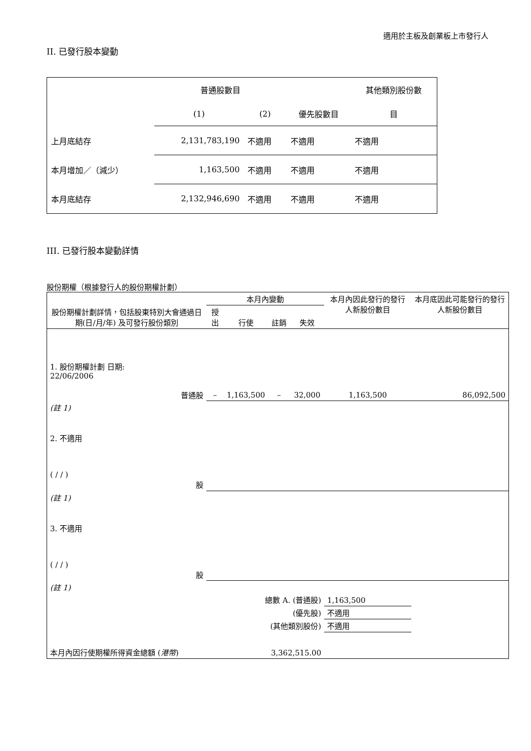適用於主板及創業板上市發行人
II. 已發行股本變動
| | 普通股數目 | | | 其他類別股份數 |
| | (1) | (2) | 優先股數目 | 目 |
| 上月底結存 | 2,131,783,190 | 不適用 | 不適用 | 不適用 |
| 本月增加／（減少） | 1,163,500 | 不適用 | 不適用 | 不適用 |
| 本月底結存 | 2,132,946,690 | 不適用 | 不適用 | 不適用 |
III. 已發行股本變動詳情
股份期權（根據發行人的股份期權計劃）
| 股份期權計劃詳情，包括股東特別大會通過日期(日/月/年) 及可發行股份類別 | 本月內變動 | | | | 本月內因此發行的發行人新股份數目 | 本月底因此可能發行的發行人新股份數目 |
| | 授出 | 行使 | 註銷 | 失效 | | |
| 1. 股份期權計劃 日期: 22/06/2006 普通股 | – | 1,163,500 | – | 32,000 | 1,163,500 | 86,092,500 |
| (註 1) | | | | | | |
| 2. 不適用 ( / / ) 股 | | | | | | |
| (註 1) | | | | | | |
| 3. 不適用 ( / / ) 股 | | | | | | |
| (註 1) | | | | | | |
| 總數 A. (普通股) | | | | | 1,163,500 | |
| (優先股) | | | | | 不適用 | |
| (其他類別股份) | | | | | 不適用 | |
| 本月內因行使期權所得資金總額 ( 港幣 ) | | | 3,362,515.00 | | | |